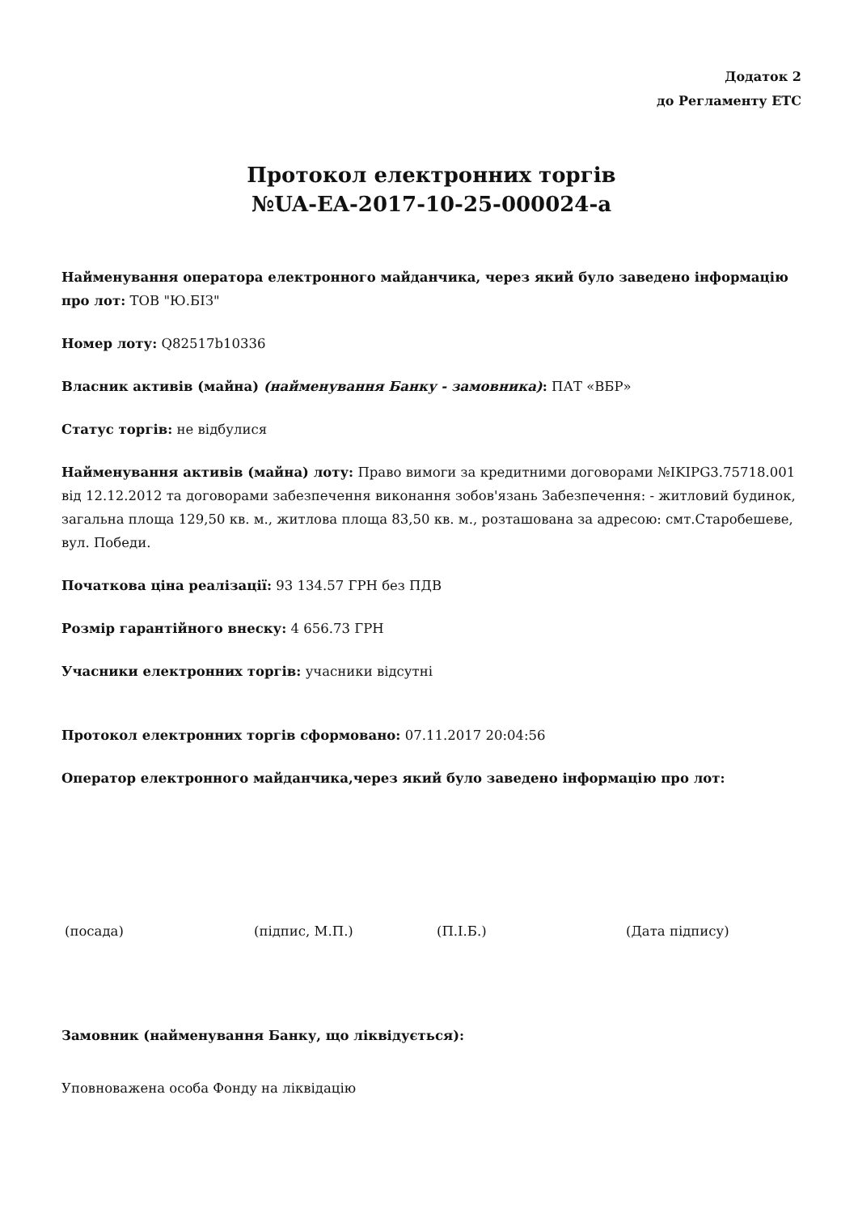Додаток 2
до Регламенту ЕТС
Протокол електронних торгів
№UA-EA-2017-10-25-000024-a
Найменування оператора електронного майданчика, через який було заведено інформацію про лот: ТОВ "Ю.БІЗ"
Номер лоту: Q82517b10336
Власник активів (майна) (найменування Банку - замовника): ПАТ «ВБР»
Статус торгів: не відбулися
Найменування активів (майна) лоту: Право вимоги за кредитними договорами №IKIPG3.75718.001 від 12.12.2012 та договорами забезпечення виконання зобов'язань Забезпечення: - житловий будинок, загальна площа 129,50 кв. м., житлова площа 83,50 кв. м., розташована за адресою: смт.Старобешеве, вул. Победи.
Початкова ціна реалізації: 93 134.57 ГРН без ПДВ
Розмір гарантійного внеску: 4 656.73 ГРН
Учасники електронних торгів: учасники відсутні
Протокол електронних торгів сформовано: 07.11.2017 20:04:56
Оператор електронного майданчика,через який було заведено інформацію про лот:
(посада) (підпис, М.П.) (П.І.Б.) (Дата підпису)
Замовник (найменування Банку, що ліквідується):
Уповноважена особа Фонду на ліквідацію